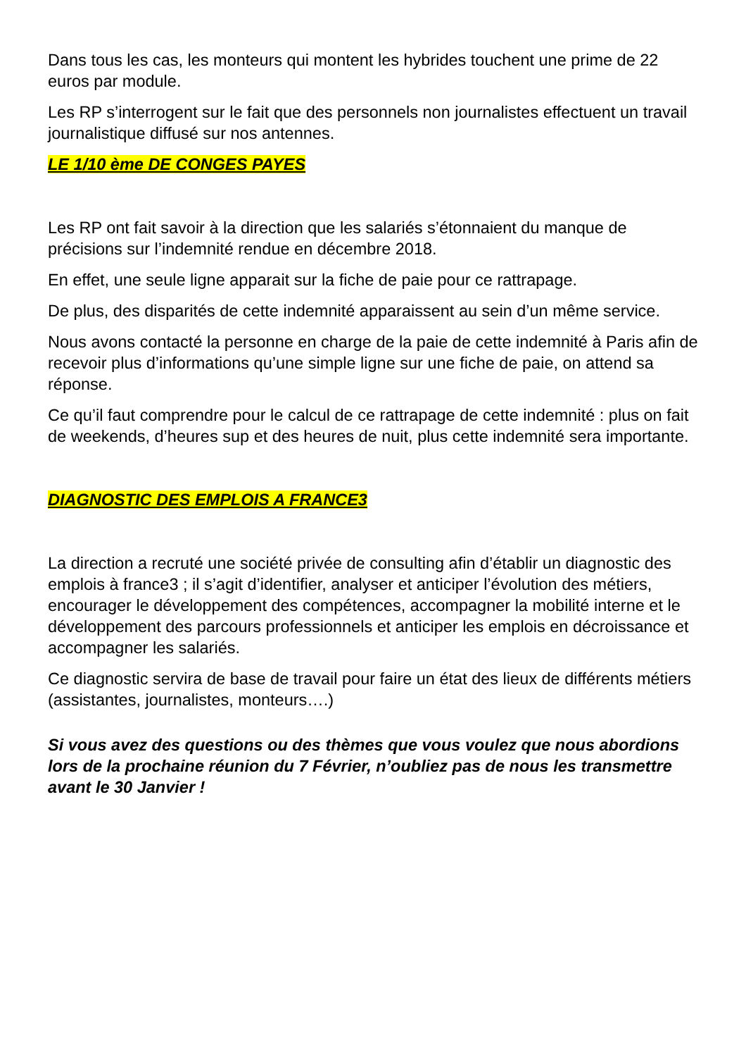Dans tous les cas, les monteurs qui montent les hybrides touchent une prime de 22 euros par module.
Les RP s’interrogent sur le fait que des personnels non journalistes effectuent un travail journalistique diffusé sur nos antennes.
LE 1/10 ème DE CONGES PAYES
Les RP ont fait savoir à la direction que les salariés s’étonnaient du manque de précisions sur l’indemnité rendue en décembre 2018.
En effet, une seule ligne apparait sur la fiche de paie pour ce rattrapage.
De plus, des disparités de cette indemnité apparaissent au sein d’un même service.
Nous avons contacté la personne en charge de la paie de cette indemnité à Paris afin de recevoir plus d’informations qu’une simple ligne sur une fiche de paie, on attend sa réponse.
Ce qu’il faut comprendre pour le calcul de ce rattrapage de cette indemnité : plus on fait de weekends, d’heures sup et des heures de nuit, plus cette indemnité sera importante.
DIAGNOSTIC DES EMPLOIS A FRANCE3
La direction a recruté une société privée de consulting afin d’établir un diagnostic des emplois à france3 ; il s’agit d’identifier, analyser et anticiper l’évolution des métiers, encourager le développement des compétences, accompagner la mobilité interne et le développement des parcours professionnels et anticiper les emplois en décroissance et accompagner les salariés.
Ce diagnostic servira de base de travail pour faire un état des lieux de différents métiers (assistantes, journalistes, monteurs….)
Si vous avez des questions ou des thèmes que vous voulez que nous abordions lors de la prochaine réunion du 7 Février, n’oubliez pas de nous les transmettre avant le 30 Janvier !